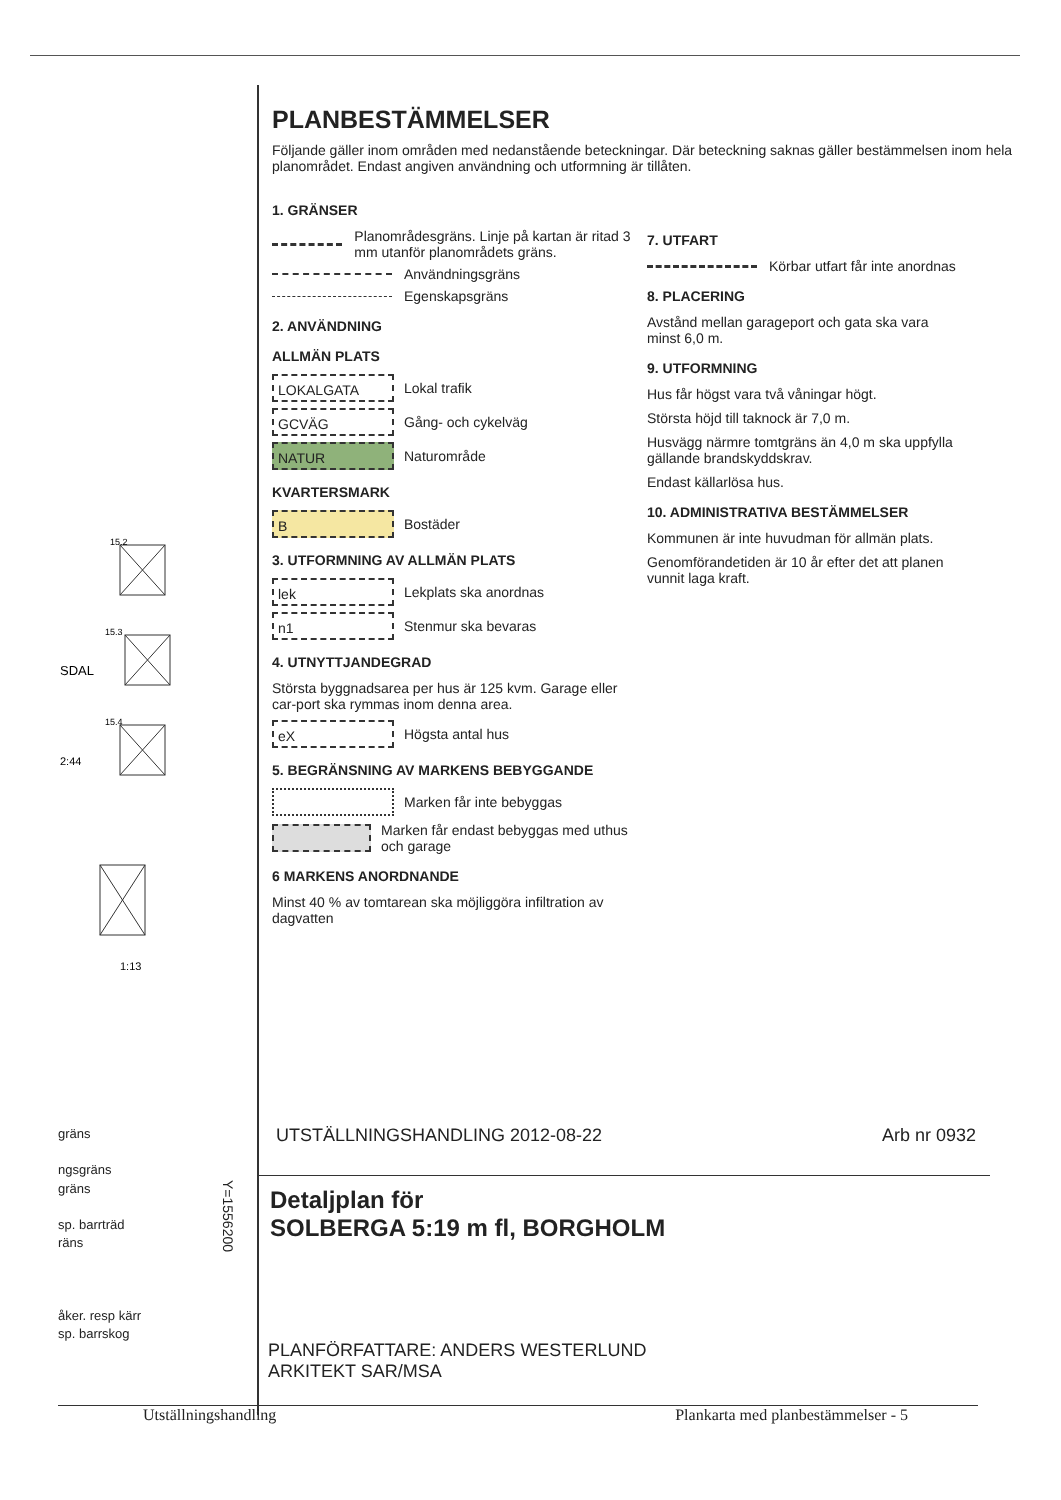15.2
15.3
15.4
SDAL
2:44
1:13
PLANBESTÄMMELSER
Följande gäller inom områden med nedanstående beteckningar. Där beteckning saknas gäller bestämmelsen inom hela planområdet. Endast angiven användning och utformning är tillåten.
1. GRÄNSER
Planområdesgräns. Linje på kartan är ritad 3 mm utanför planområdets gräns.
Användningsgräns
Egenskapsgräns
2. ANVÄNDNING
ALLMÄN PLATS
LOKALGATA
Lokal trafik
GCVÄG
Gång- och cykelväg
NATUR
Naturområde
KVARTERSMARK
B
Bostäder
3. UTFORMNING AV ALLMÄN PLATS
lek
Lekplats ska anordnas
n1
Stenmur ska bevaras
4. UTNYTTJANDEGRAD
Största byggnadsarea per hus är 125 kvm. Garage eller car-port ska rymmas inom denna area.
eX
Högsta antal hus
5. BEGRÄNSNING AV MARKENS BEBYGGANDE
Marken får inte bebyggas
Marken får endast bebyggas med uthus och garage
6 MARKENS ANORDNANDE
Minst 40 % av tomtarean ska möjliggöra infiltration av dagvatten
7. UTFART
Körbar utfart får inte anordnas
8. PLACERING
Avstånd mellan garageport och gata ska vara minst 6,0 m.
9. UTFORMNING
Hus får högst vara två våningar högt.
Största höjd till taknock är 7,0 m.
Husvägg närmre tomtgräns än 4,0 m ska uppfylla gällande brandskyddskrav.
Endast källarlösa hus.
10. ADMINISTRATIVA BESTÄMMELSER
Kommunen är inte huvudman för allmän plats.
Genomförandetiden är 10 år efter det att planen vunnit laga kraft.
gräns
ngsgräns
gräns
sp. barrträd
räns
åker. resp kärr
sp. barrskog
Y=1556200
UTSTÄLLNINGSHANDLING 2012-08-22 Arb nr 0932
Detaljplan för
SOLBERGA 5:19 m fl, BORGHOLM
PLANFÖRFATTARE: ANDERS WESTERLUND
ARKITEKT SAR/MSA
Utställningshandling Plankarta med planbestämmelser - 5